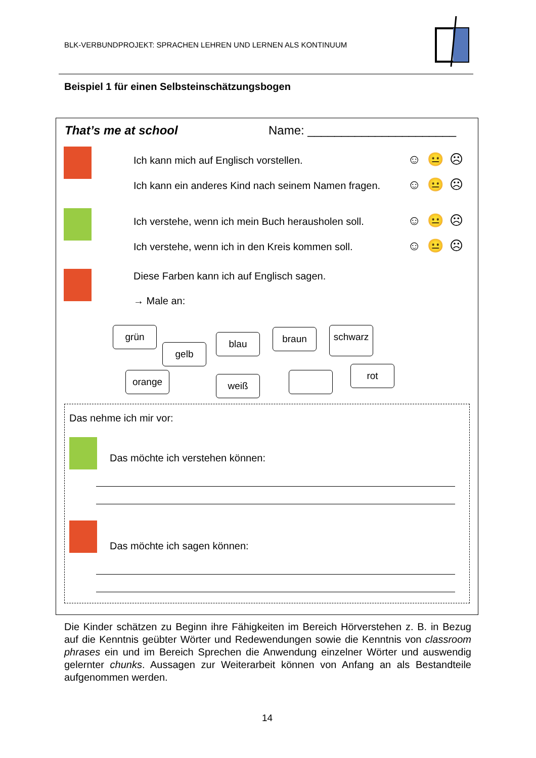BLK-VERBUNDPROJEKT: SPRACHEN LEHREN UND LERNEN ALS KONTINUUM
Beispiel 1 für einen Selbsteinschätzungsbogen
That’s me at school Name: ______________________
Ich kann mich auf Englisch vorstellen. ☺😐☹
Ich kann ein anderes Kind nach seinem Namen fragen. ☺😐☹
Ich verstehe, wenn ich mein Buch herausholen soll. ☺😐☹
Ich verstehe, wenn ich in den Kreis kommen soll. ☺😐☹
Diese Farben kann ich auf Englisch sagen.
→ Male an:
grün
gelb
blau braun schwarz
orange weiß
rot
Das nehme ich mir vor:
Das möchte ich verstehen können:
Das möchte ich sagen können:
Die Kinder schätzen zu Beginn ihre Fähigkeiten im Bereich Hörverstehen z. B. in Bezug auf die Kenntnis geübter Wörter und Redewendungen sowie die Kenntnis von classroom phrases ein und im Bereich Sprechen die Anwendung einzelner Wörter und auswendig gelernter chunks. Aussagen zur Weiterarbeit können von Anfang an als Bestandteile aufgenommen werden.
14